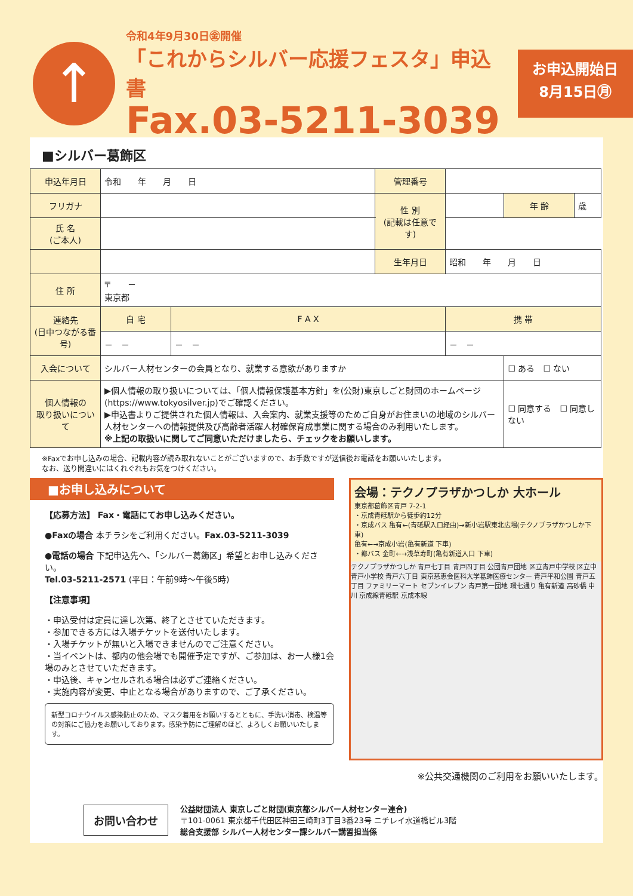↑
令和4年9月30日㊎開催
「これからシルバー応援フェスタ」申込書
Fax.03-5211-3039
お申込開始日
8月15日㊊
■シルバー葛飾区
| 申込年月日 | 令和 年 月 日 | | 管理番号 | | | |
| フリガナ | | | 性 別 (記載は任意です) | | 年 齢 | 歳 |
| 氏 名 (ご本人) | | | | | | |
| | | | 生年月日 | 昭和 年 月 日 | | |
| 住 所 | 〒 － 東京都 | | | | | |
| 連絡先 (日中つながる番号) | 自 宅 | F A X | | 携 帯 | | |
| | － － | － － | | － － | | |
| 入会について | シルバー人材センターの会員となり、就業する意欲がありますか | | | | ☐ ある ☐ ない | |
| 個人情報の 取り扱いについて | ▶個人情報の取り扱いについては、「個人情報保護基本方針」を(公財)東京しごと財団のホームページ(https://www.tokyosilver.jp)でご確認ください。 ▶申込書よりご提供された個人情報は、入会案内、就業支援等のためご自身がお住まいの地域のシルバー人材センターへの情報提供及び高齢者活躍人材確保育成事業に関する場合のみ利用いたします。 ※上記の取扱いに関してご同意いただけましたら、チェックをお願いします。 | | | | ☐ 同意する ☐ 同意しない | |
※Faxでお申し込みの場合、記載内容が読み取れないことがございますので、お手数ですが送信後お電話をお願いいたします。
なお、送り間違いにはくれぐれもお気をつけください。
■お申し込みについて
【応募方法】 Fax・電話にてお申し込みください。
●Faxの場合 本チラシをご利用ください。Fax.03-5211-3039
●電話の場合 下記申込先へ、「シルバー葛飾区」希望とお申し込みください。
Tel.03-5211-2571 (平日：午前9時～午後5時)
【注意事項】
・申込受付は定員に達し次第、終了とさせていただきます。
・参加できる方には入場チケットを送付いたします。
・入場チケットが無いと入場できませんのでご注意ください。
・当イベントは、都内の他会場でも開催予定ですが、ご参加は、お一人様1会場のみとさせていただきます。
・申込後、キャンセルされる場合は必ずご連絡ください。
・実施内容が変更、中止となる場合がありますので、ご了承ください。
新型コロナウイルス感染防止のため、マスク着用をお願いするとともに、手洗い消毒、検温等の対策にご協力をお願いしております。感染予防にご理解のほど、よろしくお願いいたします。
会場：テクノプラザかつしか 大ホール
東京都葛飾区青戸 7-2-1
・京成青砥駅から徒歩約12分
・京成バス 亀有←(青砥駅入口経由)→新小岩駅東北広場(テクノプラザかつしか下車)
亀有←→京成小岩(亀有新道 下車)
・都バス 金町←→浅草寿町(亀有新道入口 下車)
テクノプラザかつしか 青戸七丁目 青戸四丁目 公団青戸団地 区立青戸中学校 区立中青戸小学校 青戸六丁目 東京慈恵会医科大学葛飾医療センター 青戸平和公園 青戸五丁目 ファミリーマート セブンイレブン 青戸第一団地 環七通り 亀有新道 高砂橋 中川 京成線青砥駅 京成本線
※公共交通機関のご利用をお願いいたします。
お問い合わせ
公益財団法人 東京しごと財団(東京都シルバー人材センター連合)
〒101-0061 東京都千代田区神田三崎町3丁目3番23号 ニチレイ水道橋ビル3階
総合支援部 シルバー人材センター課シルバー講習担当係